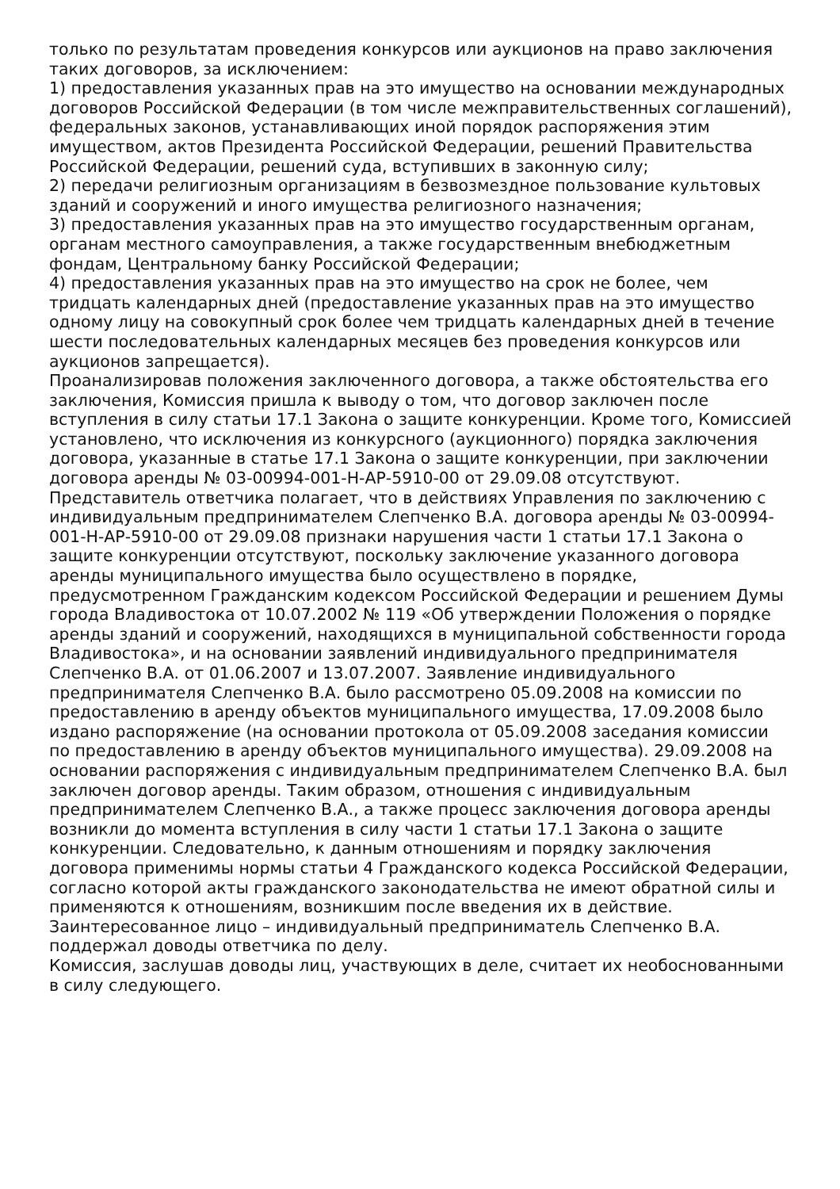только по результатам проведения конкурсов или аукционов на право заключения таких договоров, за исключением:
1) предоставления указанных прав на это имущество на основании международных договоров Российской Федерации (в том числе межправительственных соглашений), федеральных законов, устанавливающих иной порядок распоряжения этим имуществом, актов Президента Российской Федерации, решений Правительства Российской Федерации, решений суда, вступивших в законную силу;
2) передачи религиозным организациям в безвозмездное пользование культовых зданий и сооружений и иного имущества религиозного назначения;
3) предоставления указанных прав на это имущество государственным органам, органам местного самоуправления, а также государственным внебюджетным фондам, Центральному банку Российской Федерации;
4) предоставления указанных прав на это имущество на срок не более, чем тридцать календарных дней (предоставление указанных прав на это имущество одному лицу на совокупный срок более чем тридцать календарных дней в течение шести последовательных календарных месяцев без проведения конкурсов или аукционов запрещается).
Проанализировав положения заключенного договора, а также обстоятельства его заключения, Комиссия пришла к выводу о том, что договор заключен после вступления в силу статьи 17.1 Закона о защите конкуренции. Кроме того, Комиссией установлено, что исключения из конкурсного (аукционного) порядка заключения договора, указанные в статье 17.1 Закона о защите конкуренции, при заключении договора аренды № 03-00994-001-Н-АР-5910-00 от 29.09.08 отсутствуют.
Представитель ответчика полагает, что в действиях Управления по заключению с индивидуальным предпринимателем Слепченко В.А. договора аренды № 03-00994-001-Н-АР-5910-00 от 29.09.08 признаки нарушения части 1 статьи 17.1 Закона о защите конкуренции отсутствуют, поскольку заключение указанного договора аренды муниципального имущества было осуществлено в порядке, предусмотренном Гражданским кодексом Российской Федерации и решением Думы города Владивостока от 10.07.2002 № 119 «Об утверждении Положения о порядке аренды зданий и сооружений, находящихся в муниципальной собственности города Владивостока», и на основании заявлений индивидуального предпринимателя Слепченко В.А. от 01.06.2007 и 13.07.2007. Заявление индивидуального предпринимателя Слепченко В.А. было рассмотрено 05.09.2008 на комиссии по предоставлению в аренду объектов муниципального имущества, 17.09.2008 было издано распоряжение (на основании протокола от 05.09.2008 заседания комиссии по предоставлению в аренду объектов муниципального имущества). 29.09.2008 на основании распоряжения с индивидуальным предпринимателем Слепченко В.А. был заключен договор аренды. Таким образом, отношения с индивидуальным предпринимателем Слепченко В.А., а также процесс заключения договора аренды возникли до момента вступления в силу части 1 статьи 17.1 Закона о защите конкуренции. Следовательно, к данным отношениям и порядку заключения договора применимы нормы статьи 4 Гражданского кодекса Российской Федерации, согласно которой акты гражданского законодательства не имеют обратной силы и применяются к отношениям, возникшим после введения их в действие.
Заинтересованное лицо – индивидуальный предприниматель Слепченко В.А. поддержал доводы ответчика по делу.
Комиссия, заслушав доводы лиц, участвующих в деле, считает их необоснованными в силу следующего.